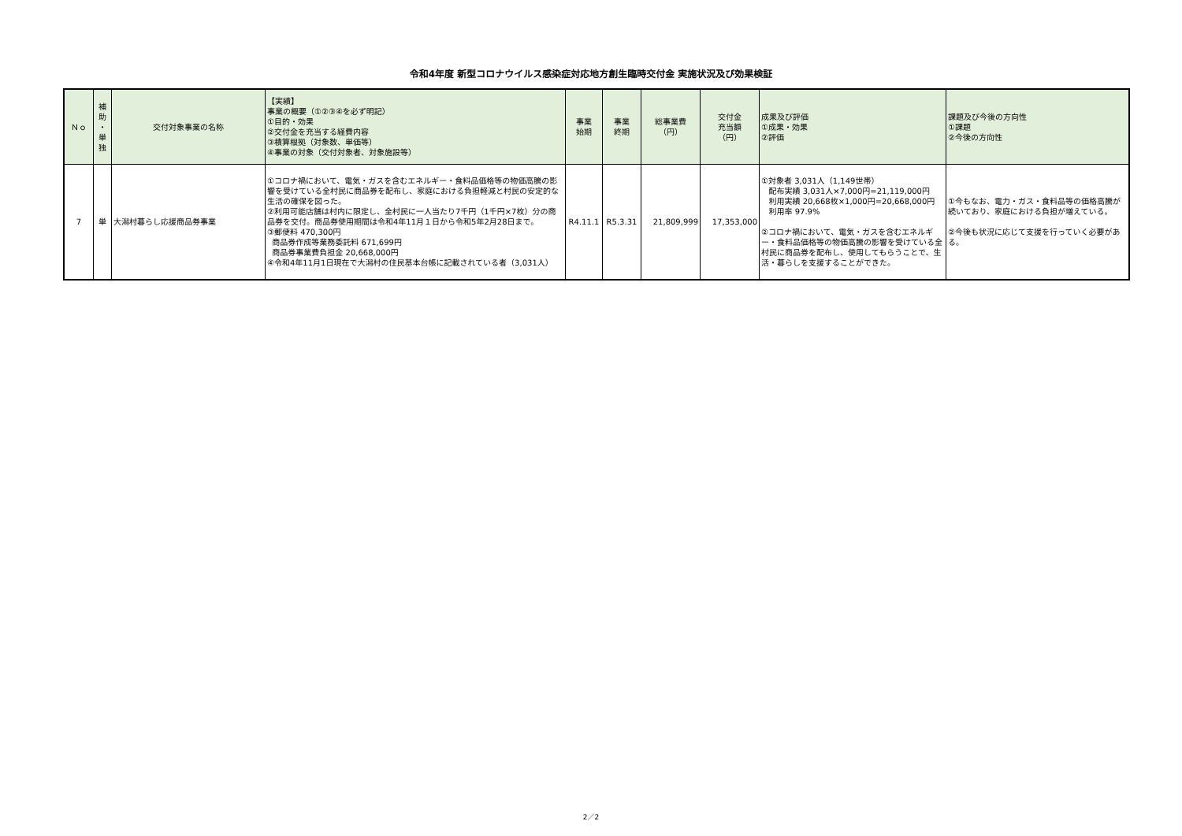令和4年度 新型コロナウイルス感染症対応地方創生臨時交付金 実施状況及び効果検証
| Ｎｏ | 補 助 ・ 単 独 | 交付対象事業の名称 | 【実績】 事業の概要（①②③④を必ず明記） ①目的・効果 ②交付金を充当する経費内容 ③積算根拠（対象数、単価等） ④事業の対象（交付対象者、対象施設等） | 事業 始期 | 事業 終期 | 総事業費 （円） | 交付金 充当額 （円） | 成果及び評価 ①成果・効果 ②評価 | 課題及び今後の方向性 ①課題 ②今後の方向性 |
| --- | --- | --- | --- | --- | --- | --- | --- | --- | --- |
| 7 | 単 | 大潟村暮らし応援商品券事業 | ①コロナ禍において、電気・ガスを含むエネルギー・食料品価格等の物価高騰の影響を受けている全村民に商品券を配布し、家庭における負担軽減と村民の安定的な生活の確保を図った。 ②利用可能店舗は村内に限定し、全村民に一人当たり7千円（1千円×7枚）分の商品券を交付。商品券使用期間は令和4年11月１日から令和5年2月28日まで。 ③郵便料 470,300円 商品券作成等業務委託料 671,699円 商品券事業費負担金 20,668,000円 ④令和4年11月1日現在で大潟村の住民基本台帳に記載されている者（3,031人） | R4.11.1 | R5.3.31 | 21,809,999 | 17,353,000 | ①対象者 3,031人（1,149世帯） 配布実績 3,031人×7,000円=21,119,000円 利用実績 20,668枚×1,000円=20,668,000円 利用率 97.9% ②コロナ禍において、電気・ガスを含むエネルギー・食料品価格等の物価高騰の影響を受けている全村民に商品券を配布し、使用してもらうことで、生活・暮らしを支援することができた。 | ①今もなお、電力・ガス・食料品等の価格高騰が続いており、家庭における負担が増えている。 ②今後も状況に応じて支援を行っていく必要がある。 |
2／2